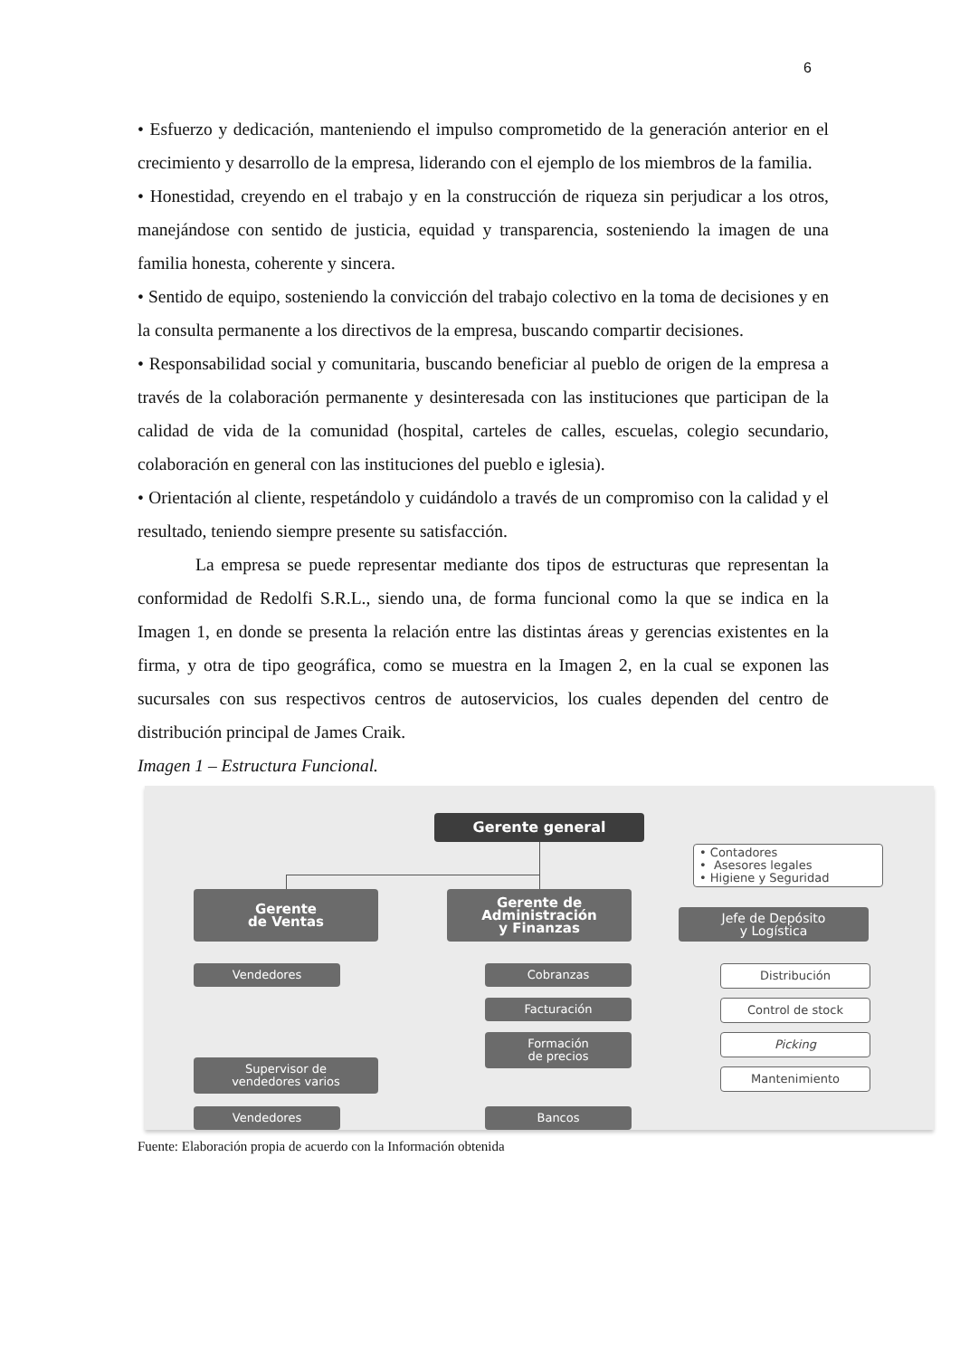6
• Esfuerzo y dedicación, manteniendo el impulso comprometido de la generación anterior en el crecimiento y desarrollo de la empresa, liderando con el ejemplo de los miembros de la familia.
• Honestidad, creyendo en el trabajo y en la construcción de riqueza sin perjudicar a los otros, manejándose con sentido de justicia, equidad y transparencia, sosteniendo la imagen de una familia honesta, coherente y sincera.
• Sentido de equipo, sosteniendo la convicción del trabajo colectivo en la toma de decisiones y en la consulta permanente a los directivos de la empresa, buscando compartir decisiones.
• Responsabilidad social y comunitaria, buscando beneficiar al pueblo de origen de la empresa a través de la colaboración permanente y desinteresada con las instituciones que participan de la calidad de vida de la comunidad (hospital, carteles de calles, escuelas, colegio secundario, colaboración en general con las instituciones del pueblo e iglesia).
• Orientación al cliente, respetándolo y cuidándolo a través de un compromiso con la calidad y el resultado, teniendo siempre presente su satisfacción.
La empresa se puede representar mediante dos tipos de estructuras que representan la conformidad de Redolfi S.R.L., siendo una, de forma funcional como la que se indica en la Imagen 1, en donde se presenta la relación entre las distintas áreas y gerencias existentes en la firma, y otra de tipo geográfica, como se muestra en la Imagen 2, en la cual se exponen las sucursales con sus respectivos centros de autoservicios, los cuales dependen del centro de distribución principal de James Craik.
Imagen 1 – Estructura Funcional.
Gerente general
• Contadores
• Asesores legales
• Higiene y Seguridad
Gerente
de Ventas
Gerente de
Administración
y Finanzas
Jefe de Depósito
y Logística
Vendedores
Supervisor de
vendedores varios
Vendedores
Cobranzas
Facturación
Formación
de precios
Bancos
Distribución
Control de stock
Picking
Mantenimiento
Fuente: Elaboración propia de acuerdo con la Información obtenida